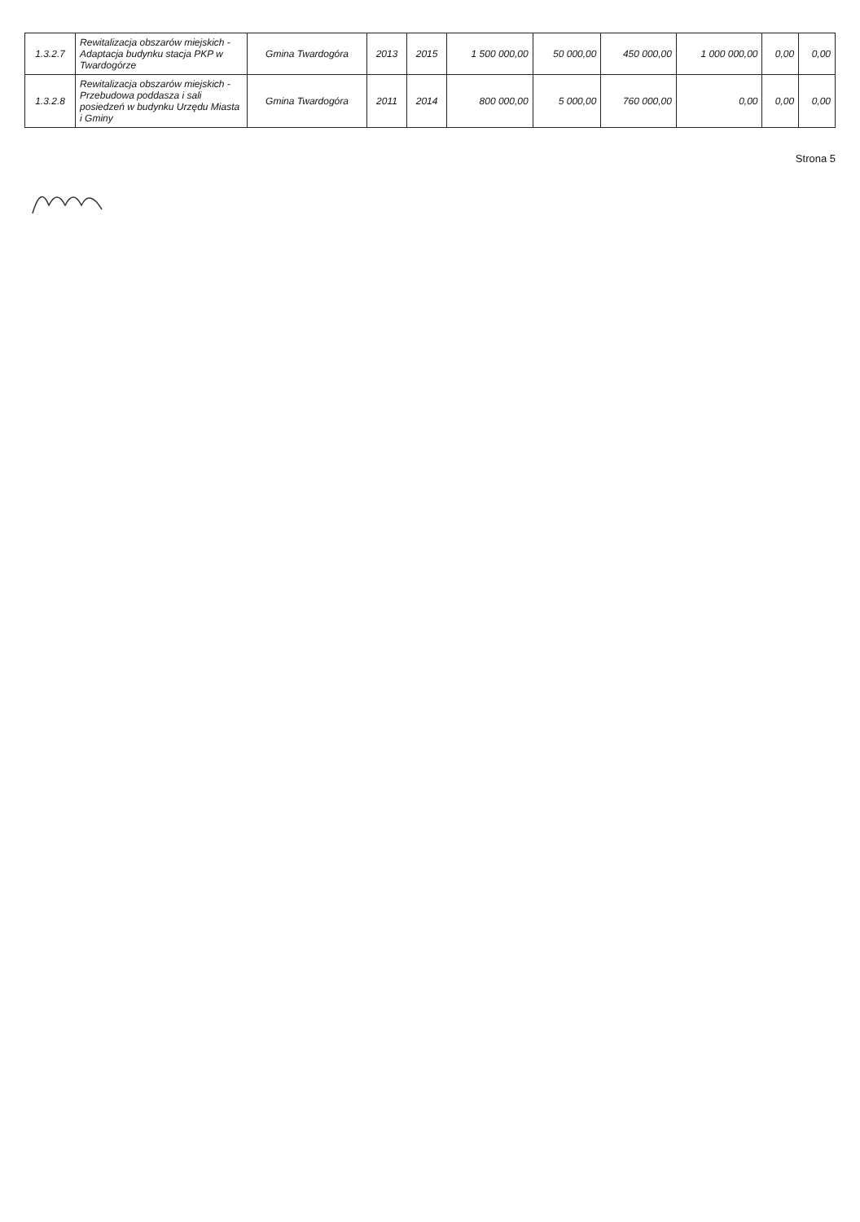| 1.3.2.7 | Rewitalizacja obszarów miejskich - Adaptacja budynku stacja PKP w Twardogórze | Gmina Twardogóra | 2013 | 2015 | 1 500 000,00 | 50 000,00 | 450 000,00 | 1 000 000,00 | 0,00 | 0,00 |
| 1.3.2.8 | Rewitalizacja obszarów miejskich - Przebudowa poddasza i sali posiedzeń w budynku Urzędu Miasta i Gminy | Gmina Twardogóra | 2011 | 2014 | 800 000,00 | 5 000,00 | 760 000,00 | 0,00 | 0,00 | 0,00 |
Strona 5